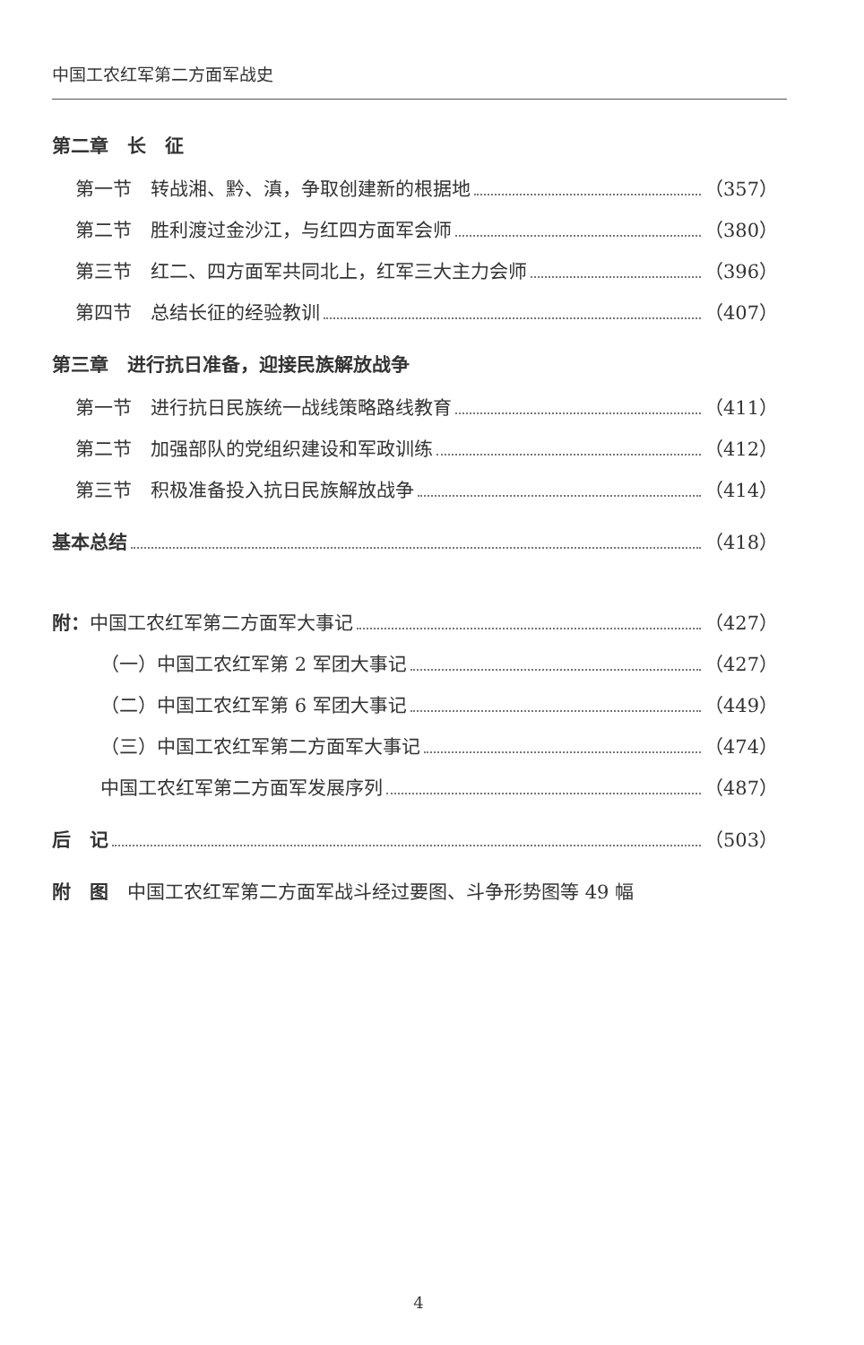中国工农红军第二方面军战史
第二章　长　征
第一节　转战湘、黔、滇，争取创建新的根据地 （357）
第二节　胜利渡过金沙江，与红四方面军会师 （380）
第三节　红二、四方面军共同北上，红军三大主力会师 （396）
第四节　总结长征的经验教训 （407）
第三章　进行抗日准备，迎接民族解放战争
第一节　进行抗日民族统一战线策略路线教育 （411）
第二节　加强部队的党组织建设和军政训练 （412）
第三节　积极准备投入抗日民族解放战争 （414）
基本总结 （418）
附：中国工农红军第二方面军大事记 （427）
（一）中国工农红军第 2 军团大事记 （427）
（二）中国工农红军第 6 军团大事记 （449）
（三）中国工农红军第二方面军大事记 （474）
中国工农红军第二方面军发展序列 （487）
后　记 （503）
附　图　中国工农红军第二方面军战斗经过要图、斗争形势图等 49 幅
4